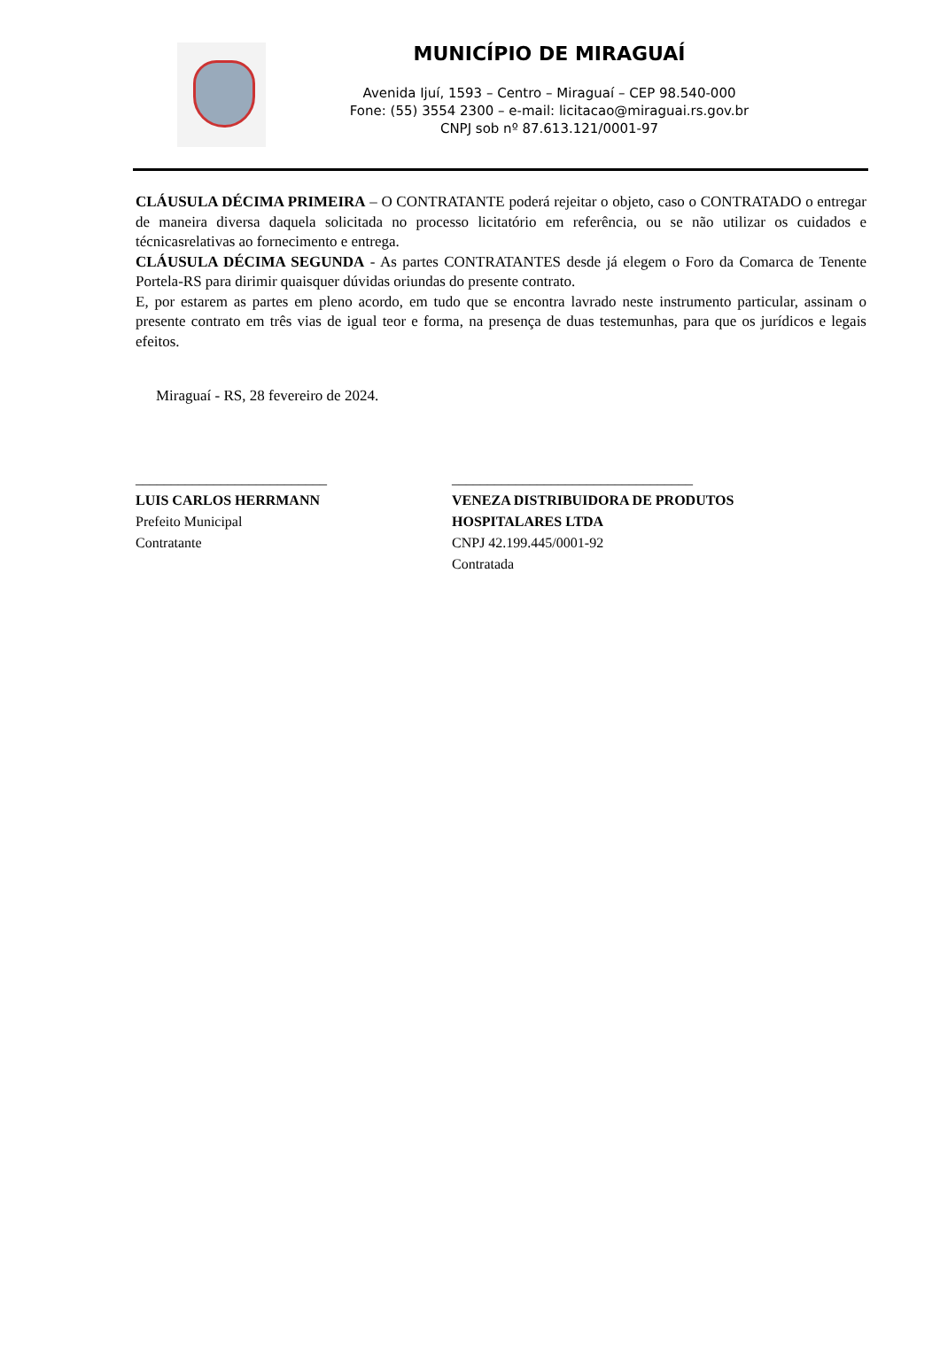MUNICÍPIO DE MIRAGUAÍ
Avenida Ijuí, 1593 – Centro – Miraguaí – CEP 98.540-000
Fone: (55) 3554 2300 – e-mail: licitacao@miraguai.rs.gov.br
CNPJ sob nº 87.613.121/0001-97
CLÁUSULA DÉCIMA PRIMEIRA – O CONTRATANTE poderá rejeitar o objeto, caso o CONTRATADO o entregar de maneira diversa daquela solicitada no processo licitatório em referência, ou se não utilizar os cuidados e técnicasrelativas ao fornecimento e entrega.
CLÁUSULA DÉCIMA SEGUNDA - As partes CONTRATANTES desde já elegem o Foro da Comarca de Tenente Portela-RS para dirimir quaisquer dúvidas oriundas do presente contrato.
E, por estarem as partes em pleno acordo, em tudo que se encontra lavrado neste instrumento particular, assinam o presente contrato em três vias de igual teor e forma, na presença de duas testemunhas, para que os jurídicos e legais efeitos.
Miraguaí - RS, 28 fevereiro de 2024.
___________________________
LUIS CARLOS HERRMANN
Prefeito Municipal
Contratante
__________________________________
VENEZA DISTRIBUIDORA DE PRODUTOS
HOSPITALARES LTDA
CNPJ 42.199.445/0001-92
Contratada